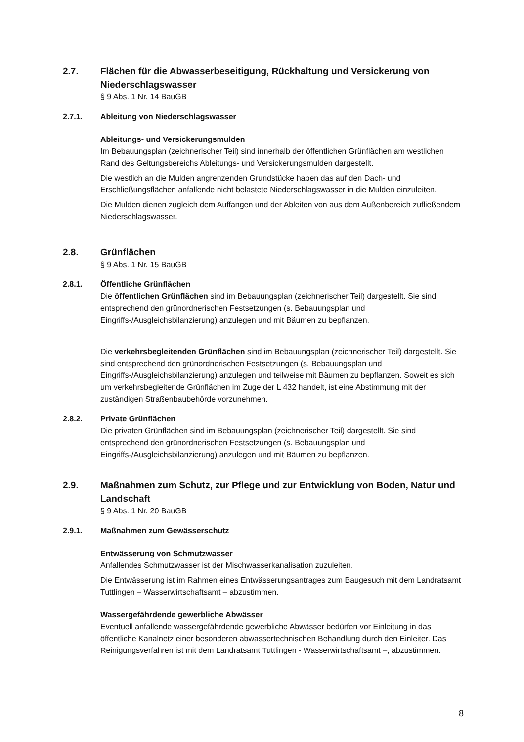2.7. Flächen für die Abwasserbeseitigung, Rückhaltung und Versickerung von Niederschlagswasser
§ 9 Abs. 1 Nr. 14 BauGB
2.7.1. Ableitung von Niederschlagswasser
Ableitungs- und Versickerungsmulden
Im Bebauungsplan (zeichnerischer Teil) sind innerhalb der öffentlichen Grünflächen am westlichen Rand des Geltungsbereichs Ableitungs- und Versickerungsmulden dargestellt.
Die westlich an die Mulden angrenzenden Grundstücke haben das auf den Dach- und Erschließungsflächen anfallende nicht belastete Niederschlagswasser in die Mulden einzuleiten.
Die Mulden dienen zugleich dem Auffangen und der Ableiten von aus dem Außenbereich zufließendem Niederschlagswasser.
2.8. Grünflächen
§ 9 Abs. 1 Nr. 15 BauGB
2.8.1. Öffentliche Grünflächen
Die öffentlichen Grünflächen sind im Bebauungsplan (zeichnerischer Teil) dargestellt. Sie sind entsprechend den grünordnerischen Festsetzungen (s. Bebauungsplan und Eingriffs-/Ausgleichsbilanzierung) anzulegen und mit Bäumen zu bepflanzen.
Die verkehrsbegleitenden Grünflächen sind im Bebauungsplan (zeichnerischer Teil) dargestellt. Sie sind entsprechend den grünordnerischen Festsetzungen (s. Bebauungsplan und Eingriffs-/Ausgleichsbilanzierung) anzulegen und teilweise mit Bäumen zu bepflanzen. Soweit es sich um verkehrsbegleitende Grünflächen im Zuge der L 432 handelt, ist eine Abstimmung mit der zuständigen Straßenbaubehörde vorzunehmen.
2.8.2. Private Grünflächen
Die privaten Grünflächen sind im Bebauungsplan (zeichnerischer Teil) dargestellt. Sie sind entsprechend den grünordnerischen Festsetzungen (s. Bebauungsplan und Eingriffs-/Ausgleichsbilanzierung) anzulegen und mit Bäumen zu bepflanzen.
2.9. Maßnahmen zum Schutz, zur Pflege und zur Entwicklung von Boden, Natur und Landschaft
§ 9 Abs. 1 Nr. 20 BauGB
2.9.1. Maßnahmen zum Gewässerschutz
Entwässerung von Schmutzwasser
Anfallendes Schmutzwasser ist der Mischwasserkanalisation zuzuleiten.
Die Entwässerung ist im Rahmen eines Entwässerungsantrages zum Baugesuch mit dem Landratsamt Tuttlingen – Wasserwirtschaftsamt – abzustimmen.
Wassergefährdende gewerbliche Abwässer
Eventuell anfallende wassergefährdende gewerbliche Abwässer bedürfen vor Einleitung in das öffentliche Kanalnetz einer besonderen abwassertechnischen Behandlung durch den Einleiter. Das Reinigungsverfahren ist mit dem Landratsamt Tuttlingen - Wasserwirtschaftsamt –, abzustimmen.
8